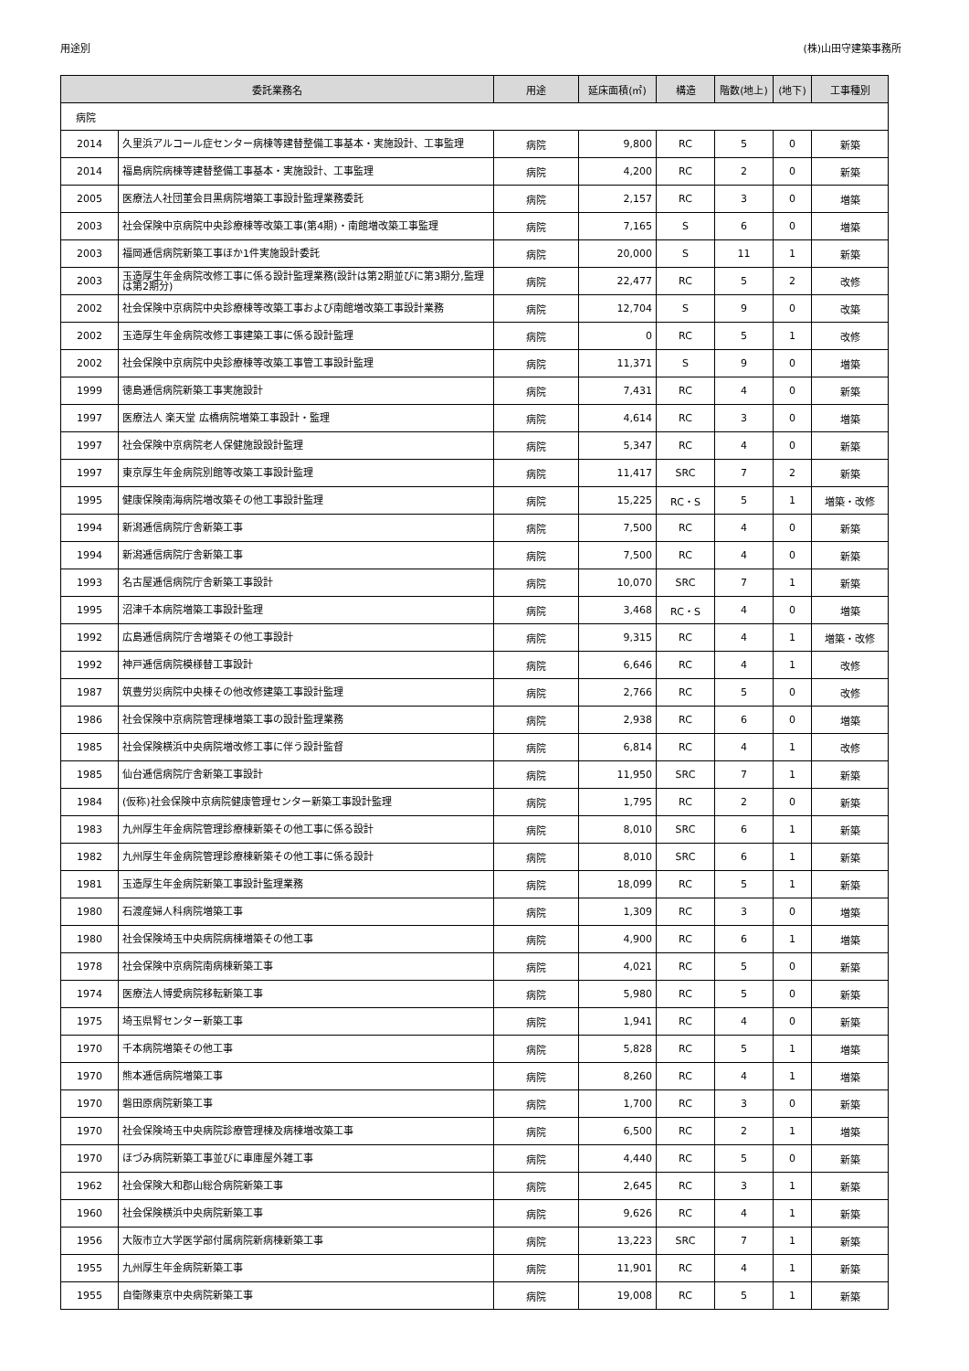用途別 (株)山田守建築事務所
| 委託業務名 | | 用途 | 延床面積(㎡) | 構造 | 階数(地上) | (地下) | 工事種別 |
| --- | --- | --- | --- | --- | --- | --- | --- |
| 病院 | | | | | | | |
| 2014 | 久里浜アルコール症センター病棟等建替整備工事基本・実施設計、工事監理 | 病院 | 9,800 | RC | 5 | 0 | 新築 |
| 2014 | 福島病院病棟等建替整備工事基本・実施設計、工事監理 | 病院 | 4,200 | RC | 2 | 0 | 新築 |
| 2005 | 医療法人社団菫会目黒病院増築工事設計監理業務委託 | 病院 | 2,157 | RC | 3 | 0 | 増築 |
| 2003 | 社会保険中京病院中央診療棟等改築工事(第4期)・南館増改築工事監理 | 病院 | 7,165 | S | 6 | 0 | 増築 |
| 2003 | 福岡逓信病院新築工事ほか1件実施設計委託 | 病院 | 20,000 | S | 11 | 1 | 新築 |
| 2003 | 玉造厚生年金病院改修工事に係る設計監理業務(設計は第2期並びに第3期分,監理は第2期分) | 病院 | 22,477 | RC | 5 | 2 | 改修 |
| 2002 | 社会保険中京病院中央診療棟等改築工事および南館増改築工事設計業務 | 病院 | 12,704 | S | 9 | 0 | 改築 |
| 2002 | 玉造厚生年金病院改修工事建築工事に係る設計監理 | 病院 | 0 | RC | 5 | 1 | 改修 |
| 2002 | 社会保険中京病院中央診療棟等改築工事管工事設計監理 | 病院 | 11,371 | S | 9 | 0 | 増築 |
| 1999 | 徳島逓信病院新築工事実施設計 | 病院 | 7,431 | RC | 4 | 0 | 新築 |
| 1997 | 医療法人 楽天堂 広橋病院増築工事設計・監理 | 病院 | 4,614 | RC | 3 | 0 | 増築 |
| 1997 | 社会保険中京病院老人保健施設設計監理 | 病院 | 5,347 | RC | 4 | 0 | 新築 |
| 1997 | 東京厚生年金病院別館等改築工事設計監理 | 病院 | 11,417 | SRC | 7 | 2 | 新築 |
| 1995 | 健康保険南海病院増改築その他工事設計監理 | 病院 | 15,225 | RC・S | 5 | 1 | 増築・改修 |
| 1994 | 新潟逓信病院庁舎新築工事 | 病院 | 7,500 | RC | 4 | 0 | 新築 |
| 1994 | 新潟逓信病院庁舎新築工事 | 病院 | 7,500 | RC | 4 | 0 | 新築 |
| 1993 | 名古屋逓信病院庁舎新築工事設計 | 病院 | 10,070 | SRC | 7 | 1 | 新築 |
| 1995 | 沼津千本病院増築工事設計監理 | 病院 | 3,468 | RC・S | 4 | 0 | 増築 |
| 1992 | 広島逓信病院庁舎増築その他工事設計 | 病院 | 9,315 | RC | 4 | 1 | 増築・改修 |
| 1992 | 神戸逓信病院模様替工事設計 | 病院 | 6,646 | RC | 4 | 1 | 改修 |
| 1987 | 筑豊労災病院中央棟その他改修建築工事設計監理 | 病院 | 2,766 | RC | 5 | 0 | 改修 |
| 1986 | 社会保険中京病院管理棟増築工事の設計監理業務 | 病院 | 2,938 | RC | 6 | 0 | 増築 |
| 1985 | 社会保険横浜中央病院増改修工事に伴う設計監督 | 病院 | 6,814 | RC | 4 | 1 | 改修 |
| 1985 | 仙台逓信病院庁舎新築工事設計 | 病院 | 11,950 | SRC | 7 | 1 | 新築 |
| 1984 | (仮称)社会保険中京病院健康管理センター新築工事設計監理 | 病院 | 1,795 | RC | 2 | 0 | 新築 |
| 1983 | 九州厚生年金病院管理診療棟新築その他工事に係る設計 | 病院 | 8,010 | SRC | 6 | 1 | 新築 |
| 1982 | 九州厚生年金病院管理診療棟新築その他工事に係る設計 | 病院 | 8,010 | SRC | 6 | 1 | 新築 |
| 1981 | 玉造厚生年金病院新築工事設計監理業務 | 病院 | 18,099 | RC | 5 | 1 | 新築 |
| 1980 | 石渡産婦人科病院増築工事 | 病院 | 1,309 | RC | 3 | 0 | 増築 |
| 1980 | 社会保険埼玉中央病院病棟増築その他工事 | 病院 | 4,900 | RC | 6 | 1 | 増築 |
| 1978 | 社会保険中京病院南病棟新築工事 | 病院 | 4,021 | RC | 5 | 0 | 新築 |
| 1974 | 医療法人博愛病院移転新築工事 | 病院 | 5,980 | RC | 5 | 0 | 新築 |
| 1975 | 埼玉県腎センター新築工事 | 病院 | 1,941 | RC | 4 | 0 | 新築 |
| 1970 | 千本病院増築その他工事 | 病院 | 5,828 | RC | 5 | 1 | 増築 |
| 1970 | 熊本逓信病院増築工事 | 病院 | 8,260 | RC | 4 | 1 | 増築 |
| 1970 | 磐田原病院新築工事 | 病院 | 1,700 | RC | 3 | 0 | 新築 |
| 1970 | 社会保険埼玉中央病院診療管理棟及病棟増改築工事 | 病院 | 6,500 | RC | 2 | 1 | 増築 |
| 1970 | ほづみ病院新築工事並びに車庫屋外雑工事 | 病院 | 4,440 | RC | 5 | 0 | 新築 |
| 1962 | 社会保険大和郡山総合病院新築工事 | 病院 | 2,645 | RC | 3 | 1 | 新築 |
| 1960 | 社会保険横浜中央病院新築工事 | 病院 | 9,626 | RC | 4 | 1 | 新築 |
| 1956 | 大阪市立大学医学部付属病院新病棟新築工事 | 病院 | 13,223 | SRC | 7 | 1 | 新築 |
| 1955 | 九州厚生年金病院新築工事 | 病院 | 11,901 | RC | 4 | 1 | 新築 |
| 1955 | 自衛隊東京中央病院新築工事 | 病院 | 19,008 | RC | 5 | 1 | 新築 |